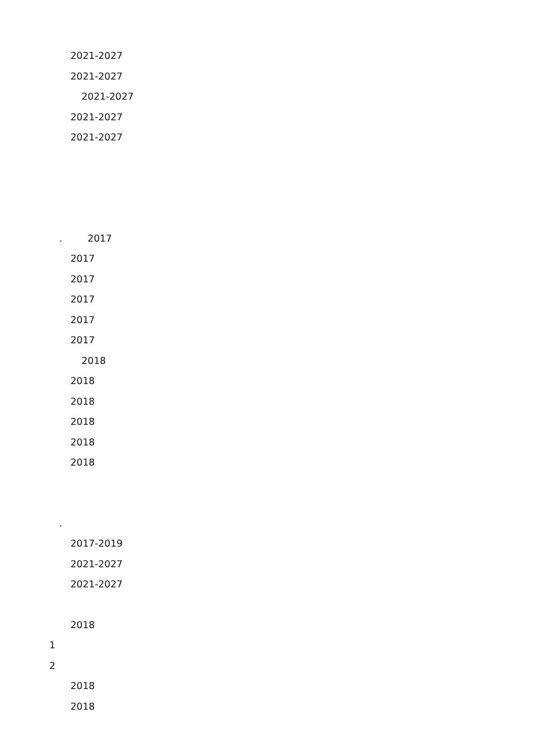2021-2027
2021-2027
2021-2027
2021-2027
2021-2027
. 2017
2017
2017
2017
2017
2017
2018
2018
2018
2018
2018
2018
.
2017-2019
2021-2027
2021-2027
2018
1
2
2018
2018